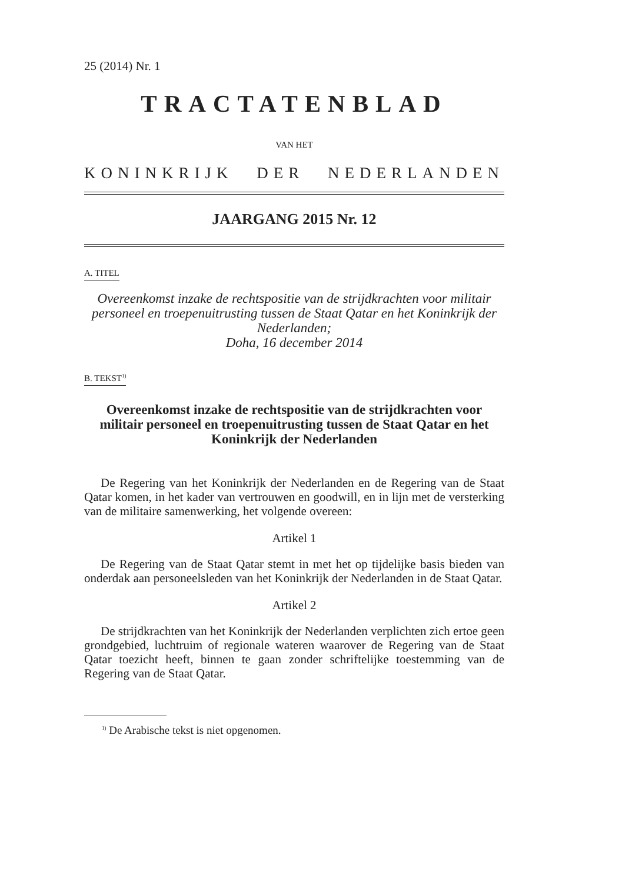25 (2014) Nr. 1
TRACTATENBLAD
VAN HET
KONINKRIJK DER NEDERLANDEN
JAARGANG 2015 Nr. 12
A. TITEL
Overeenkomst inzake de rechtspositie van de strijdkrachten voor militair personeel en troepenuitrusting tussen de Staat Qatar en het Koninkrijk der Nederlanden;
Doha, 16 december 2014
B. TEKST<sup>1)</sup>
Overeenkomst inzake de rechtspositie van de strijdkrachten voor militair personeel en troepenuitrusting tussen de Staat Qatar en het Koninkrijk der Nederlanden
De Regering van het Koninkrijk der Nederlanden en de Regering van de Staat Qatar komen, in het kader van vertrouwen en goodwill, en in lijn met de versterking van de militaire samenwerking, het volgende overeen:
Artikel 1
De Regering van de Staat Qatar stemt in met het op tijdelijke basis bieden van onderdak aan personeelsleden van het Koninkrijk der Nederlanden in de Staat Qatar.
Artikel 2
De strijdkrachten van het Koninkrijk der Nederlanden verplichten zich ertoe geen grondgebied, luchtruim of regionale wateren waarover de Regering van de Staat Qatar toezicht heeft, binnen te gaan zonder schriftelijke toestemming van de Regering van de Staat Qatar.
<sup>1)</sup> De Arabische tekst is niet opgenomen.